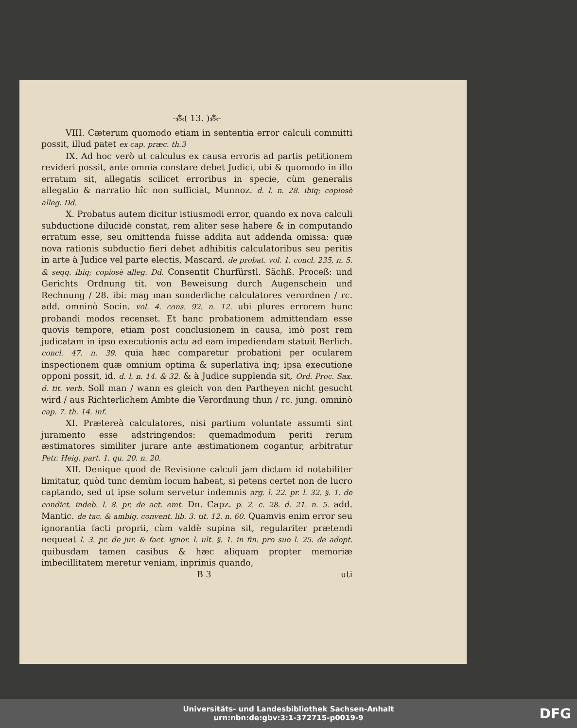-⁂( 13. )⁂-
VIII. Cæterum quomodo etiam in sententia error calculi committi possit, illud patet ex cap. præc. th.3
IX. Ad hoc verò ut calculus ex causa erroris ad partis petitionem revideri possit, ante omnia constare debet Judici, ubi & quomodo in illo erratum sit, allegatis scilicet erroribus in specie, cùm generalis allegatio & narratio hîc non sufficiat, Munnoz. d. l. n. 28. ibiq; copiosè alleg. Dd.
X. Probatus autem dicitur istiusmodi error, quando ex nova calculi subductione dilucidè constat, rem aliter sese habere & in computando erratum esse, seu omittenda fuisse addita aut addenda omissa: quæ nova rationis subductio fieri debet adhibitis calculatoribus seu peritis in arte à Judice vel parte electis, Mascard. de probat. vol. 1. concl. 235, n. 5. & seqq. ibiq; copiosè alleg. Dd. Consentit Churfürstl. Sächß. Proceß: und Gerichts Ordnung tit. von Beweisung durch Augenschein und Rechnung / 28. ibi: mag man sonderliche calculatores verordnen / rc. add. omninò Socin. vol. 4. cons. 92. n. 12. ubi plures errorem hunc probandi modos recenset. Et hanc probationem admittendam esse quovis tempore, etiam post conclusionem in causa, imò post rem judicatam in ipso executionis actu ad eam impediendam statuit Berlich. concl. 47. n. 39. quia hæc comparetur probationi per ocularem inspectionem quæ omnium optima & superlativa inq; ipsa executione opponi possit, id. d. l. n. 14. & 32. & à Judice supplenda sit, Ord. Proc. Sax. d. tit. verb. Soll man / wann es gleich von den Partheyen nicht gesucht wird / aus Richterlichem Ambte die Verordnung thun / rc. jung. omninò cap. 7. th. 14. inf.
XI. Prætereà calculatores, nisi partium voluntate assumti sint juramento esse adstringendos: quemadmodum periti rerum æstimatores similiter jurare ante æstimationem cogantur, arbitratur Petr. Heig. part. 1. qu. 20. n. 20.
XII. Denique quod de Revisione calculi jam dictum id notabiliter limitatur, quòd tunc demùm locum habeat, si petens certet non de lucro captando, sed ut ipse solum servetur indemnis arg. l. 22. pr. l. 32. §. 1. de condict. indeb. l. 8. pr. de act. emt. Dn. Capz. p. 2. c. 28. d. 21. n. 5. add. Mantic. de tac. & ambig. convent. lib. 3. tit. 12. n. 60. Quamvis enim error seu ignorantia facti proprii, cùm valdè supina sit, regulariter prætendi nequeat l. 3. pr. de jur. & fact. ignor. l. ult. §. 1. in fin. pro suo l. 25. de adopt. quibusdam tamen casibus & hæc aliquam propter memoriæ imbecillitatem meretur veniam, inprimis quando,
B 3 uti
Universitäts- und Landesbibliothek Sachsen-Anhalt
urn:nbn:de:gbv:3:1-372715-p0019-9
DFG